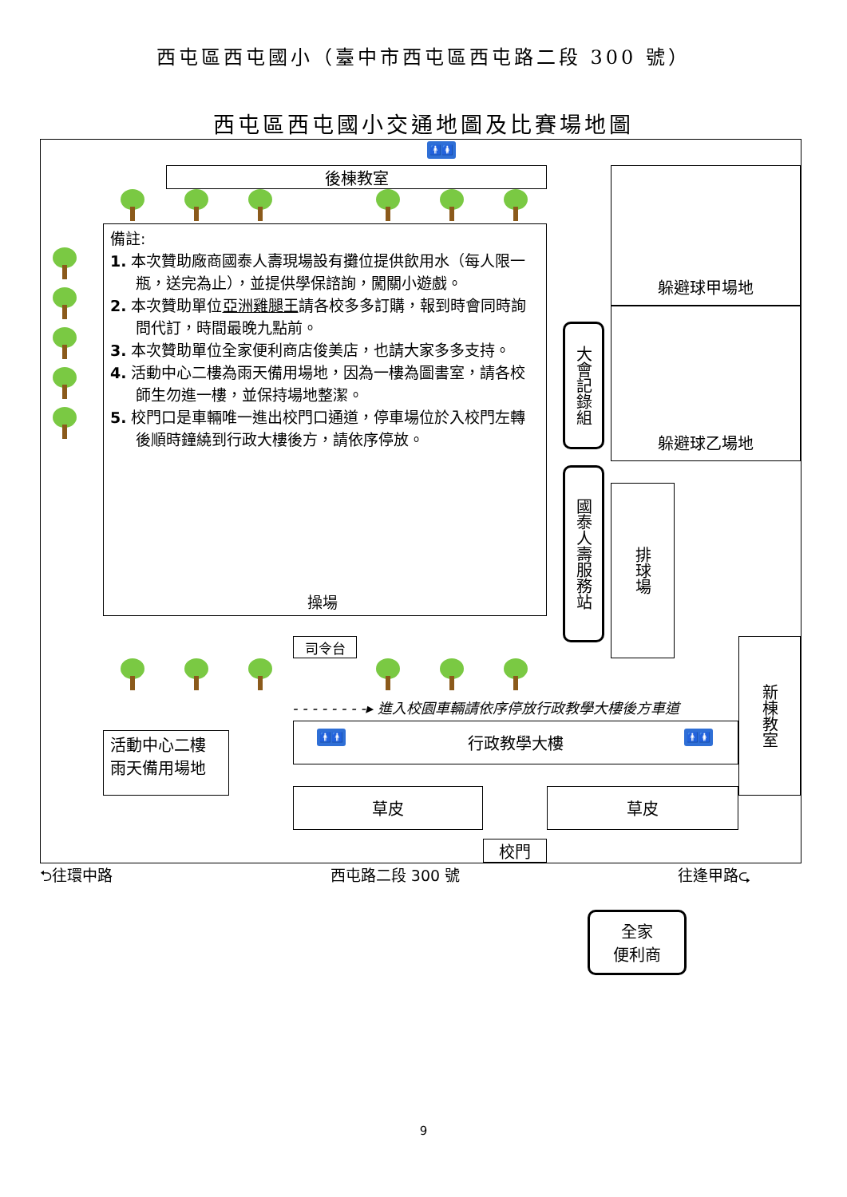西屯區西屯國小（臺中市西屯區西屯路二段 300 號）
西屯區西屯國小交通地圖及比賽場地圖
🚹🚺
後棟教室
備註:
1. 本次贊助廠商國泰人壽現場設有攤位提供飲用水（每人限一瓶，送完為止），並提供學保諮詢，闖關小遊戲。
2. 本次贊助單位亞洲雞腿王請各校多多訂購，報到時會同時詢問代訂，時間最晚九點前。
3. 本次贊助單位全家便利商店俊美店，也請大家多多支持。
4. 活動中心二樓為雨天備用場地，因為一樓為圖書室，請各校師生勿進一樓，並保持場地整潔。
5. 校門口是車輛唯一進出校門口通道，停車場位於入校門左轉後順時鐘繞到行政大樓後方，請依序停放。
操場
大會記錄組
國泰人壽服務站
躲避球甲場地
躲避球乙場地
排球場
司令台
- - - - - - - -▸ 進入校園車輛請依序停放行政教學大樓後方車道
行政教學大樓 🚹🚹 🚹🚺
新棟教室
活動中心二樓
雨天備用場地
草皮 草皮
校門
⮌往環中路 西屯路二段 300 號 往逢甲路⮎
全家
便利商
9